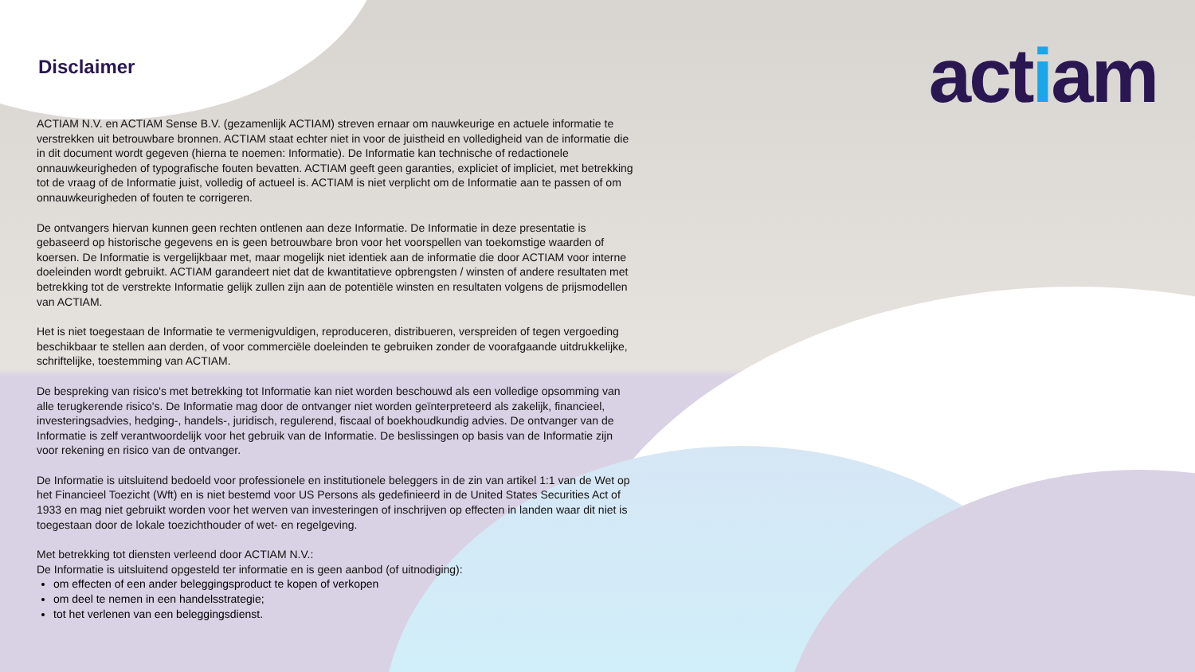actiam
Disclaimer
ACTIAM N.V. en ACTIAM Sense B.V. (gezamenlijk ACTIAM) streven ernaar om nauwkeurige en actuele informatie te verstrekken uit betrouwbare bronnen. ACTIAM staat echter niet in voor de juistheid en volledigheid van de informatie die in dit document wordt gegeven (hierna te noemen: Informatie). De Informatie kan technische of redactionele onnauwkeurigheden of typografische fouten bevatten. ACTIAM geeft geen garanties, expliciet of impliciet, met betrekking tot de vraag of de Informatie juist, volledig of actueel is. ACTIAM is niet verplicht om de Informatie aan te passen of om onnauwkeurigheden of fouten te corrigeren.
De ontvangers hiervan kunnen geen rechten ontlenen aan deze Informatie. De Informatie in deze presentatie is gebaseerd op historische gegevens en is geen betrouwbare bron voor het voorspellen van toekomstige waarden of koersen. De Informatie is vergelijkbaar met, maar mogelijk niet identiek aan de informatie die door ACTIAM voor interne doeleinden wordt gebruikt. ACTIAM garandeert niet dat de kwantitatieve opbrengsten / winsten of andere resultaten met betrekking tot de verstrekte Informatie gelijk zullen zijn aan de potentiële winsten en resultaten volgens de prijsmodellen van ACTIAM.
Het is niet toegestaan de Informatie te vermenigvuldigen, reproduceren, distribueren, verspreiden of tegen vergoeding beschikbaar te stellen aan derden, of voor commerciële doeleinden te gebruiken zonder de voorafgaande uitdrukkelijke, schriftelijke, toestemming van ACTIAM.
De bespreking van risico's met betrekking tot Informatie kan niet worden beschouwd als een volledige opsomming van alle terugkerende risico's. De Informatie mag door de ontvanger niet worden geïnterpreteerd als zakelijk, financieel, investeringsadvies, hedging-, handels-, juridisch, regulerend, fiscaal of boekhoudkundig advies. De ontvanger van de Informatie is zelf verantwoordelijk voor het gebruik van de Informatie. De beslissingen op basis van de Informatie zijn voor rekening en risico van de ontvanger.
De Informatie is uitsluitend bedoeld voor professionele en institutionele beleggers in de zin van artikel 1:1 van de Wet op het Financieel Toezicht (Wft) en is niet bestemd voor US Persons als gedefinieerd in de United States Securities Act of 1933 en mag niet gebruikt worden voor het werven van investeringen of inschrijven op effecten in landen waar dit niet is toegestaan door de lokale toezichthouder of wet- en regelgeving.
Met betrekking tot diensten verleend door ACTIAM N.V.:
De Informatie is uitsluitend opgesteld ter informatie en is geen aanbod (of uitnodiging):
om effecten of een ander beleggingsproduct te kopen of verkopen
om deel te nemen in een handelsstrategie;
tot het verlenen van een beleggingsdienst.